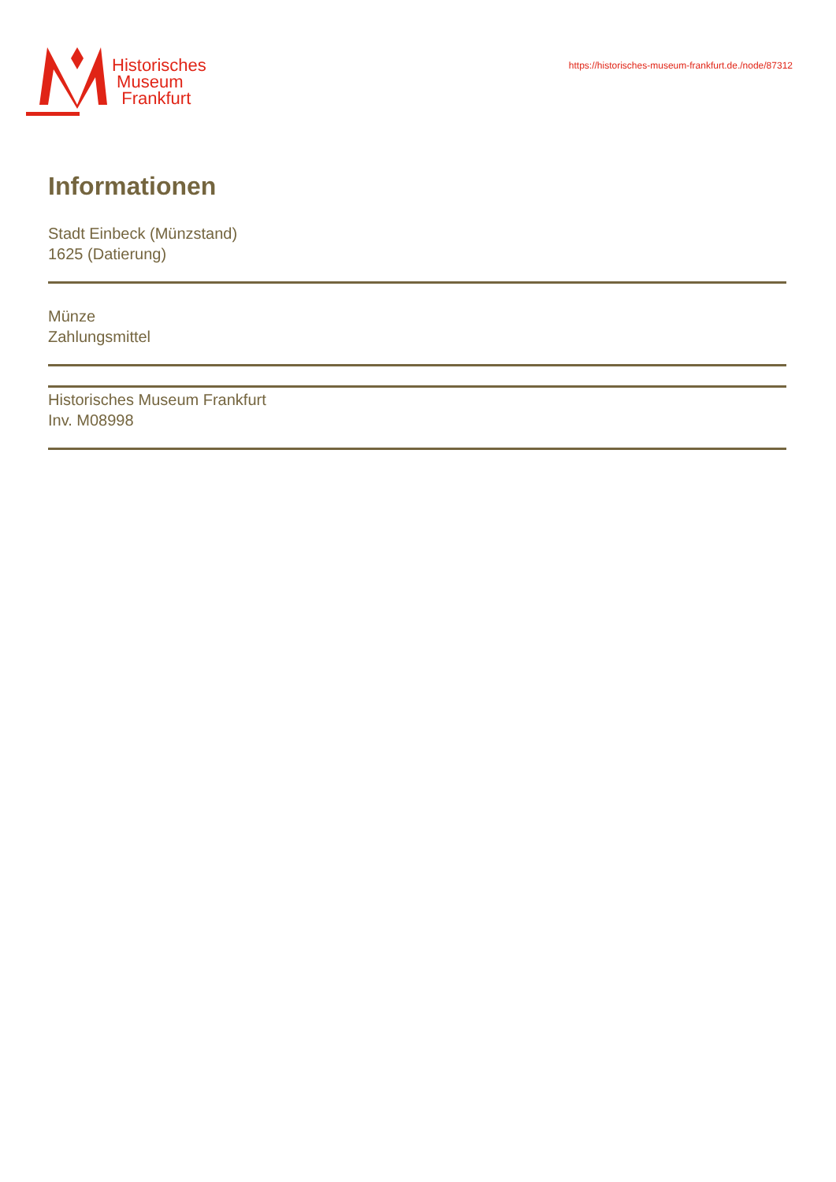Historisches
Museum
Frankfurt
https://historisches-museum-frankfurt.de./node/87312
Informationen
Stadt Einbeck (Münzstand)
1625 (Datierung)
Münze
Zahlungsmittel
Historisches Museum Frankfurt
Inv. M08998